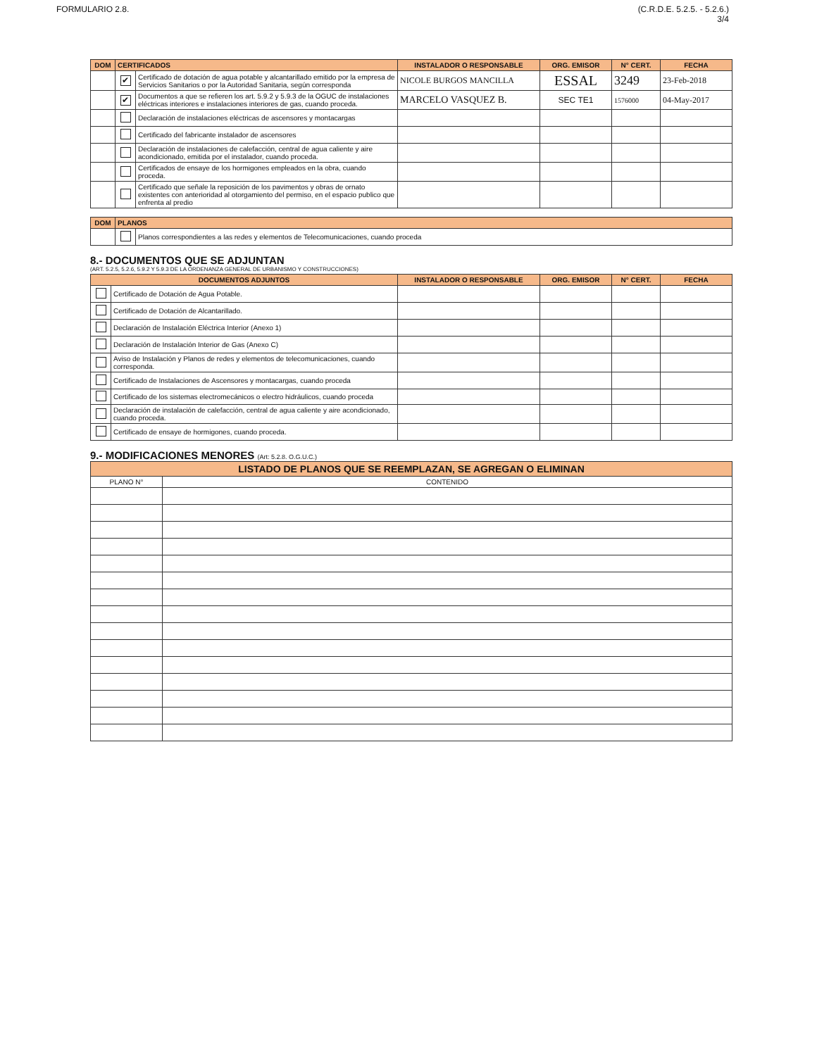FORMULARIO 2.8. (C.R.D.E. 5.2.5. - 5.2.6.)
3/4
| DOM | CERTIFICADOS | | INSTALADOR O RESPONSABLE | ORG. EMISOR | N° CERT. | FECHA |
| --- | --- | --- | --- | --- | --- | --- |
| | ✔ | Certificado de dotación de agua potable y alcantarillado emitido por la empresa de Servicios Sanitarios o por la Autoridad Sanitaria, según corresponda | NICOLE BURGOS MANCILLA | ESSAL | 3249 | 23-Feb-2018 |
| | ✔ | Documentos a que se refieren los art. 5.9.2 y 5.9.3 de la OGUC de instalaciones eléctricas interiores e instalaciones interiores de gas, cuando proceda. | MARCELO VASQUEZ B. | SEC TE1 | 1576000 | 04-May-2017 |
| | | Declaración de instalaciones eléctricas de ascensores y montacargas | | | | |
| | | Certificado del fabricante instalador de ascensores | | | | |
| | | Declaración de instalaciones de calefacción, central de agua caliente y aire acondicionado, emitida por el instalador, cuando proceda. | | | | |
| | | Certificados de ensaye de los hormigones empleados en la obra, cuando proceda. | | | | |
| | | Certificado que señale la reposición de los pavimentos y obras de ornato existentes con anterioridad al otorgamiento del permiso, en el espacio publico que enfrenta al predio | | | | |
| DOM | PLANOS | |
| --- | --- | --- |
| | | Planos correspondientes a las redes y elementos de Telecomunicaciones, cuando proceda |
8.- DOCUMENTOS QUE SE ADJUNTAN
(ART. 5.2.5, 5.2.6, 5.9.2 Y 5.9.3 DE LA ORDENANZA GENERAL DE URBANISMO Y CONSTRUCCIONES)
| DOCUMENTOS ADJUNTOS | | INSTALADOR O RESPONSABLE | ORG. EMISOR | N° CERT. | FECHA |
| --- | --- | --- | --- | --- | --- |
| | Certificado de Dotación de Agua Potable. | | | | |
| | Certificado de Dotación de Alcantarillado. | | | | |
| | Declaración de Instalación Eléctrica Interior (Anexo 1) | | | | |
| | Declaración de Instalación Interior de Gas (Anexo C) | | | | |
| | Aviso de Instalación y Planos de redes y elementos de telecomunicaciones, cuando corresponda. | | | | |
| | Certificado de Instalaciones de Ascensores y montacargas, cuando proceda | | | | |
| | Certificado de los sistemas electromecánicos o electro hidráulicos, cuando proceda | | | | |
| | Declaración de instalación de calefacción, central de agua caliente y aire acondicionado, cuando proceda. | | | | |
| | Certificado de ensaye de hormigones, cuando proceda. | | | | |
9.- MODIFICACIONES MENORES (Art: 5.2.8. O.G.U.C.)
| LISTADO DE PLANOS QUE SE REEMPLAZAN, SE AGREGAN O ELIMINAN | |
| --- | --- |
| PLANO N° | CONTENIDO |